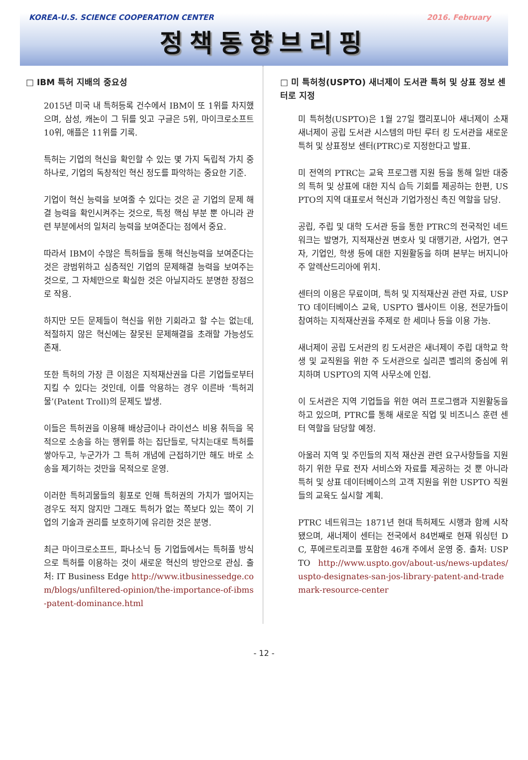KOREA-U.S. SCIENCE COOPERATION CENTER 2016. February
정책동향브리핑
□ IBM 특허 지배의 중요성
2015년 미국 내 특허등록 건수에서 IBM이 또 1위를 차지했으며, 삼성, 캐논이 그 뒤를 잇고 구글은 5위, 마이크로소프트 10위, 애플은 11위를 기록.
특허는 기업의 혁신을 확인할 수 있는 몇 가지 독립적 가치 중 하나로, 기업의 독창적인 혁신 정도를 파악하는 중요한 기준.
기업이 혁신 능력을 보여줄 수 있다는 것은 곧 기업의 문제 해결 능력을 확인시켜주는 것으로, 특정 핵심 부분 뿐 아니라 관련 부분에서의 일처리 능력을 보여준다는 점에서 중요.
따라서 IBM이 수많은 특허들을 통해 혁신능력을 보여준다는 것은 광범위하고 심층적인 기업의 문제해결 능력을 보여주는 것으로, 그 자체만으로 확실한 것은 아닐지라도 분명한 장점으로 작용.
하지만 모든 문제들이 혁신을 위한 기회라고 할 수는 없는데, 적절하지 않은 혁신에는 잘못된 문제해결을 초래할 가능성도 존재.
또한 특허의 가장 큰 이점은 지적재산권을 다른 기업들로부터 지킬 수 있다는 것인데, 이를 악용하는 경우 이른바 ‘특허괴물’(Patent Troll)의 문제도 발생.
이들은 특허권을 이용해 배상금이나 라이선스 비용 취득을 목적으로 소송을 하는 행위를 하는 집단들로, 닥치는대로 특허를 쌓아두고, 누군가가 그 특허 개념에 근접하기만 해도 바로 소송을 제기하는 것만을 목적으로 운영.
이러한 특허괴물들의 횡포로 인해 특허권의 가치가 떨어지는 경우도 적지 않지만 그래도 특허가 없는 쪽보다 있는 쪽이 기업의 기술과 권리를 보호하기에 유리한 것은 분명.
최근 마이크로소프트, 파나소닉 등 기업들에서는 특허풀 방식으로 특허를 이용하는 것이 새로운 혁신의 방안으로 관심. 출처: IT Business Edge http://www.itbusinessedge.com/blogs/unfiltered-opinion/the-importance-of-ibms-patent-dominance.html
□ 미 특허청(USPTO) 새너제이 도서관 특허 및 상표 정보 센터로 지정
미 특허청(USPTO)은 1월 27일 캘리포니아 새너제이 소재 새너제이 공립 도서관 시스템의 마틴 루터 킹 도서관을 새로운 특허 및 상표정보 센터(PTRC)로 지정한다고 발표.
미 전역의 PTRC는 교육 프로그램 지원 등을 통해 일반 대중의 특허 및 상표에 대한 지식 습득 기회를 제공하는 한편, USPTO의 지역 대표로서 혁신과 기업가정신 촉진 역할을 담당.
공립, 주립 및 대학 도서관 등을 통한 PTRC의 전국적인 네트워크는 발명가, 지적재산권 변호사 및 대행기관, 사업가, 연구자, 기업인, 학생 등에 대한 지원활동을 하며 본부는 버지니아주 알렉산드리아에 위치.
센터의 이용은 무료이며, 특허 및 지적재산권 관련 자료, USPTO 데이터베이스 교육, USPTO 웹사이트 이용, 전문가들이 참여하는 지적재산권을 주제로 한 세미나 등을 이용 가능.
새너제이 공립 도서관의 킹 도서관은 새너제이 주립 대학교 학생 및 교직원을 위한 주 도서관으로 실리콘 벨리의 중심에 위치하며 USPTO의 지역 사무소에 인접.
이 도서관은 지역 기업들을 위한 여러 프로그램과 지원활동을 하고 있으며, PTRC를 통해 새로운 직업 및 비즈니스 훈련 센터 역할을 담당할 예정.
아울러 지역 및 주민들의 지적 재산권 관련 요구사항들을 지원하기 위한 무료 전자 서비스와 자료를 제공하는 것 뿐 아니라 특허 및 상표 데이터베이스의 고객 지원을 위한 USPTO 직원들의 교육도 실시할 계획.
PTRC 네트워크는 1871년 현대 특허제도 시행과 함께 시작됐으며, 새너제이 센터는 전국에서 84번째로 현재 워싱턴 DC, 푸에르토리코를 포함한 46개 주에서 운영 중. 출처: USPTO http://www.uspto.gov/about-us/news-updates/uspto-designates-san-jos-library-patent-and-trademark-resource-center
- 12 -